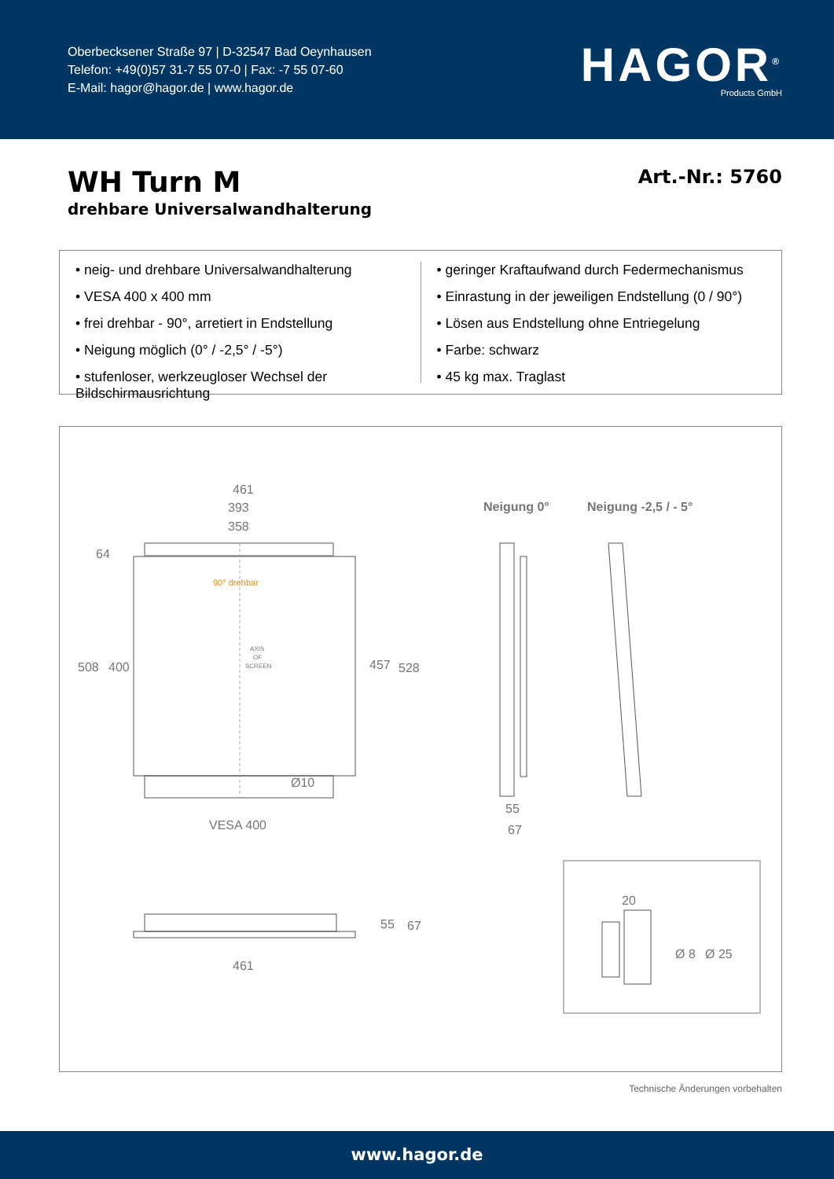Oberbecksener Straße 97 | D-32547 Bad Oeynhausen
Telefon: +49(0)57 31-7 55 07-0 | Fax: -7 55 07-60
E-Mail: hagor@hagor.de | www.hagor.de
HAGOR<sup>®</sup>
Products GmbH
WH Turn M
drehbare Universalwandhalterung
Art.-Nr.: 5760
• neig- und drehbare Universalwandhalterung
• VESA 400 x 400 mm
• frei drehbar - 90°, arretiert in Endstellung
• Neigung möglich (0° / -2,5° / -5°)
• stufenloser, werkzeugloser Wechsel der Bildschirmausrichtung
• geringer Kraftaufwand durch Federmechanismus
• Einrastung in der jeweiligen Endstellung (0 / 90°)
• Lösen aus Endstellung ohne Entriegelung
• Farbe: schwarz
• 45 kg max. Traglast
461
393
358
64
508
400
457
528
90° drehbar
AXIS
OF
SCREEN
Ø10
VESA 400
55
67
461
Neigung 0°
Neigung -2,5 / - 5°
55
67
20
Ø 8
Ø 25
Technische Änderungen vorbehalten
www.hagor.de